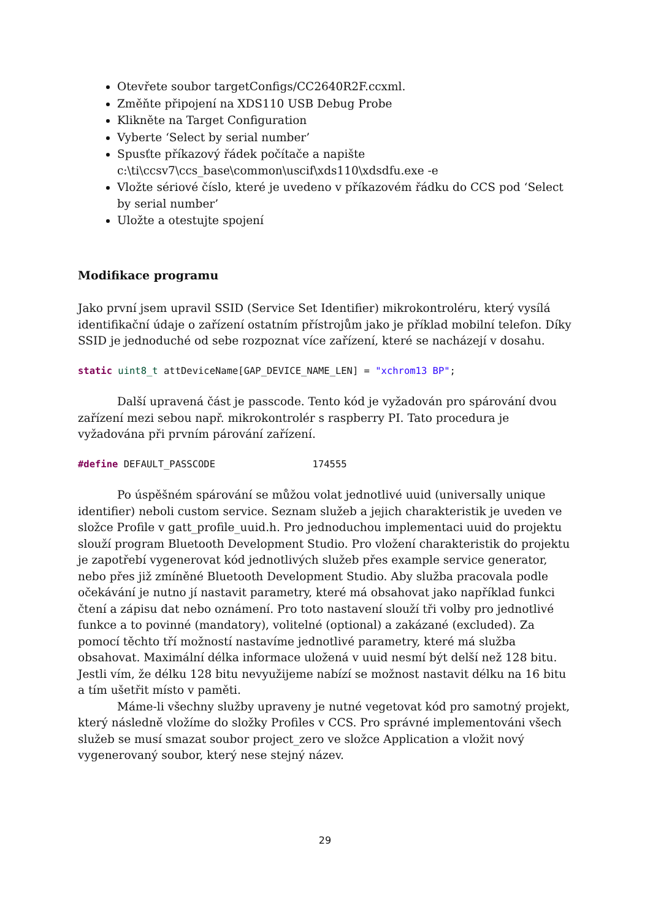Otevřete soubor targetConfigs/CC2640R2F.ccxml.
Změňte připojení na XDS110 USB Debug Probe
Klikněte na Target Configuration
Vyberte ‘Select by serial number’
Spusťte příkazový řádek počítače a napište c:\ti\ccsv7\ccs_base\common\uscif\xds110\xdsdfu.exe -e
Vložte sériové číslo, které je uvedeno v příkazovém řádku do CCS pod ‘Select by serial number’
Uložte a otestujte spojení
Modifikace programu
Jako první jsem upravil SSID (Service Set Identifier) mikrokontroléru, který vysílá identifikační údaje o zařízení ostatním přístrojům jako je příklad mobilní telefon. Díky SSID je jednoduché od sebe rozpoznat více zařízení, které se nacházejí v dosahu.
static uint8_t attDeviceName[GAP_DEVICE_NAME_LEN] = "xchrom13 BP";
Další upravená část je passcode. Tento kód je vyžadován pro spárování dvou zařízení mezi sebou např. mikrokontrolér s raspberry PI. Tato procedura je vyžadována při prvním párování zařízení.
#define DEFAULT_PASSCODE                 174555
Po úspěšném spárování se můžou volat jednotlivé uuid (universally unique identifier) neboli custom service. Seznam služeb a jejich charakteristik je uveden ve složce Profile v gatt_profile_uuid.h. Pro jednoduchou implementaci uuid do projektu slouží program Bluetooth Development Studio. Pro vložení charakteristik do projektu je zapotřebí vygenerovat kód jednotlivých služeb přes example service generator, nebo přes již zmíněné Bluetooth Development Studio. Aby služba pracovala podle očekávání je nutno jí nastavit parametry, které má obsahovat jako například funkci čtení a zápisu dat nebo oznámení. Pro toto nastavení slouží tři volby pro jednotlivé funkce a to povinné (mandatory), volitelné (optional) a zakázané (excluded). Za pomocí těchto tří možností nastavíme jednotlivé parametry, které má služba obsahovat. Maximální délka informace uložená v uuid nesmí být delší než 128 bitu. Jestli vím, že délku 128 bitu nevyužijeme nabízí se možnost nastavit délku na 16 bitu a tím ušetřit místo v paměti.
Máme-li všechny služby upraveny je nutné vegetovat kód pro samotný projekt, který následně vložíme do složky Profiles v CCS. Pro správné implementováni všech služeb se musí smazat soubor project_zero ve složce Application a vložit nový vygenerovaný soubor, který nese stejný název.
29